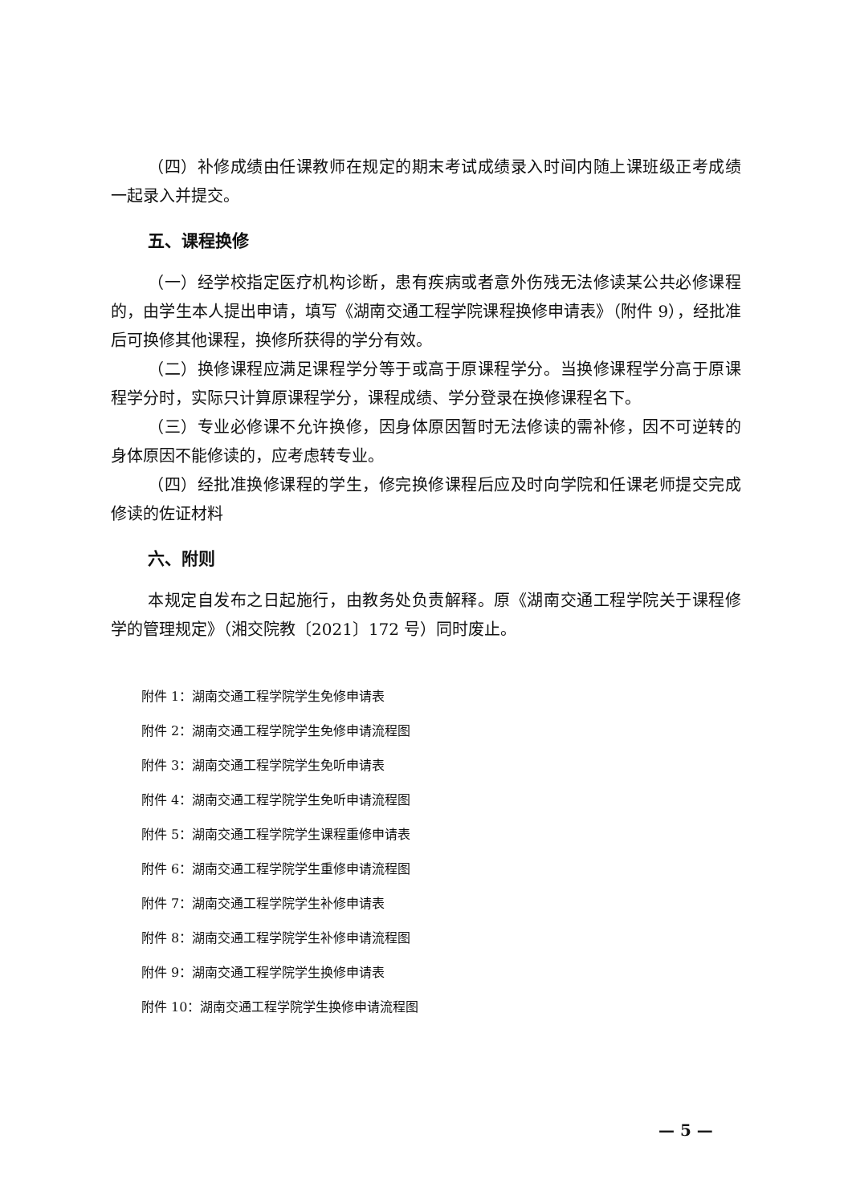（四）补修成绩由任课教师在规定的期末考试成绩录入时间内随上课班级正考成绩一起录入并提交。
五、课程换修
（一）经学校指定医疗机构诊断，患有疾病或者意外伤残无法修读某公共必修课程的，由学生本人提出申请，填写《湖南交通工程学院课程换修申请表》（附件 9），经批准后可换修其他课程，换修所获得的学分有效。
（二）换修课程应满足课程学分等于或高于原课程学分。当换修课程学分高于原课程学分时，实际只计算原课程学分，课程成绩、学分登录在换修课程名下。
（三）专业必修课不允许换修，因身体原因暂时无法修读的需补修，因不可逆转的身体原因不能修读的，应考虑转专业。
（四）经批准换修课程的学生，修完换修课程后应及时向学院和任课老师提交完成修读的佐证材料
六、附则
本规定自发布之日起施行，由教务处负责解释。原《湖南交通工程学院关于课程修学的管理规定》（湘交院教〔2021〕172 号）同时废止。
附件 1：湖南交通工程学院学生免修申请表
附件 2：湖南交通工程学院学生免修申请流程图
附件 3：湖南交通工程学院学生免听申请表
附件 4：湖南交通工程学院学生免听申请流程图
附件 5：湖南交通工程学院学生课程重修申请表
附件 6：湖南交通工程学院学生重修申请流程图
附件 7：湖南交通工程学院学生补修申请表
附件 8：湖南交通工程学院学生补修申请流程图
附件 9：湖南交通工程学院学生换修申请表
附件 10：湖南交通工程学院学生换修申请流程图
— 5 —